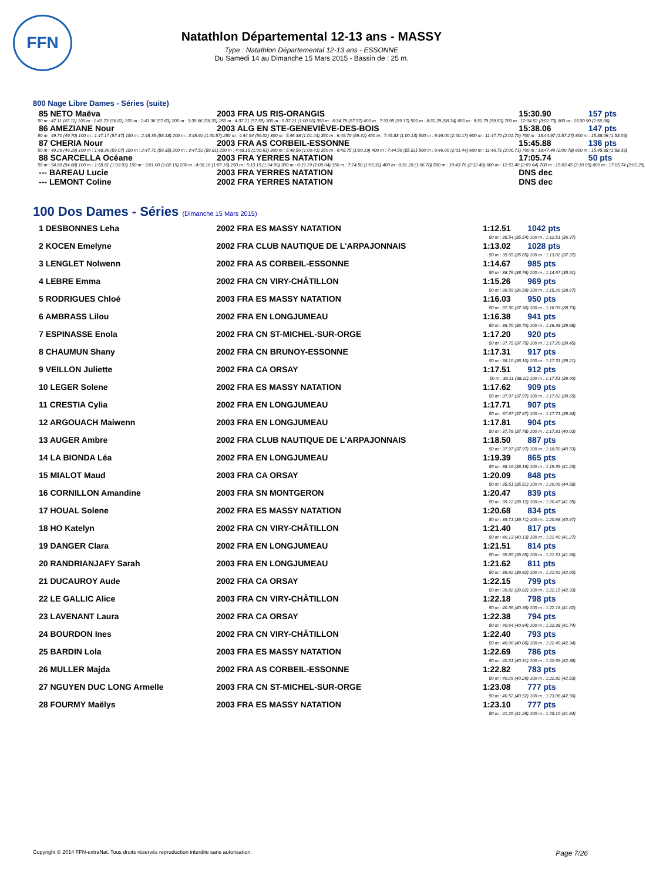FFN
Natathlon Départemental 12-13 ans - MASSY
Type : Natathlon Départemental 12-13 ans - ESSONNE
Du Samedi 14 au Dimanche 15 Mars 2015 - Bassin de : 25 m.
800 Nage Libre Dames - Séries (suite)
| 85 NETO Maëva | 2003 FRA US RIS-ORANGIS | 15:30.90 | 157 pts |
| 50 m : 47.11 (47.11) 100 m : 1:43.73 (56.62) 150 m : 2:41.36 (57.63) 200 m : 3:39.66 (58.30) 250 m : 4:37.21 (57.55) 300 m : 5:37.21 (1:00.00) 350 m : 6:34.78 (57.57) 400 m : 7:33.95 (59.17) 500 m : 8:32.29 (58.34) 600 m : 9:31.79 (59.50) 700 m : 12:34.52 (3:02.73) 800 m : 15:30.90 (2:56.38) | | | |
| 86 AMEZIANE Nour | 2003 ALG EN STE-GENEVIÈVE-DES-BOIS | 15:38.06 | 147 pts |
| 50 m : 49.70 (49.70) 100 m : 1:47.17 (57.47) 150 m : 2:45.35 (58.18) 200 m : 3:45.92 (1:00.57) 250 m : 4:44.94 (59.02) 300 m : 5:46.38 (1:01.44) 350 m : 6:45.70 (59.32) 400 m : 7:45.83 (1:00.13) 500 m : 9:46.00 (2:00.17) 600 m : 11:47.70 (2:01.70) 700 m : 13:44.97 (1:57.27) 800 m : 15:38.06 (1:53.09) | | | |
| 87 CHERIA Nour | 2003 FRA AS CORBEIL-ESSONNE | 15:45.88 | 136 pts |
| 50 m : 49.29 (49.29) 100 m : 1:48.36 (59.07) 150 m : 2:47.71 (59.35) 200 m : 3:47.52 (59.81) 250 m : 4:48.15 (1:00.63) 300 m : 5:48.56 (1:00.41) 350 m : 6:48.75 (1:00.19) 400 m : 7:44.56 (55.81) 500 m : 9:46.00 (2:01.44) 600 m : 11:46.71 (2:00.71) 700 m : 13:47.49 (2:00.78) 800 m : 15:45.88 (1:58.39) | | | |
| 88 SCARCELLA Océane | 2003 FRA YERRES NATATION | 17:05.74 | 50 pts |
| 50 m : 54.88 (54.88) 100 m : 1:58.81 (1:03.93) 150 m : 3:01.00 (1:02.19) 200 m : 4:08.16 (1:07.16) 250 m : 5:13.15 (1:04.99) 300 m : 6:19.19 (1:06.04) 350 m : 7:24.50 (1:05.31) 400 m : 8:31.28 (1:06.78) 500 m : 10:43.76 (2:12.48) 600 m : 12:53.40 (2:09.64) 700 m : 15:03.45 (2:10.05) 800 m : 17:05.74 (2:02.29) | | | |
| --- BAREAU Lucie | 2003 FRA YERRES NATATION | DNS dec | |
| --- LEMONT Coline | 2002 FRA YERRES NATATION | DNS dec | |
100 Dos Dames - Séries (Dimanche 15 Mars 2015)
| 1 DESBONNES Leha | 2002 FRA ES MASSY NATATION | 1:12.51 | 1042 pts |
| 50 m : 35.54 (35.54) 100 m : 1:12.51 (36.97) | | | |
| 2 KOCEN Emelyne | 2002 FRA CLUB NAUTIQUE DE L'ARPAJONNAIS | 1:13.02 | 1028 pts |
| 50 m : 35.65 (35.65) 100 m : 1:13.02 (37.37) | | | |
| 3 LENGLET Nolwenn | 2002 FRA AS CORBEIL-ESSONNE | 1:14.67 | 985 pts |
| 50 m : 38.76 (38.76) 100 m : 1:14.67 (35.91) | | | |
| 4 LEBRE Emma | 2002 FRA CN VIRY-CHÂTILLON | 1:15.26 | 969 pts |
| 50 m : 36.59 (36.59) 100 m : 1:15.26 (38.67) | | | |
| 5 RODRIGUES Chloé | 2003 FRA ES MASSY NATATION | 1:16.03 | 950 pts |
| 50 m : 37.30 (37.30) 100 m : 1:16.03 (38.73) | | | |
| 6 AMBRASS Lilou | 2002 FRA EN LONGJUMEAU | 1:16.38 | 941 pts |
| 50 m : 36.70 (36.70) 100 m : 1:16.38 (39.68) | | | |
| 7 ESPINASSE Enola | 2002 FRA CN ST-MICHEL-SUR-ORGE | 1:17.20 | 920 pts |
| 50 m : 37.75 (37.75) 100 m : 1:17.20 (39.45) | | | |
| 8 CHAUMUN Shany | 2002 FRA CN BRUNOY-ESSONNE | 1:17.31 | 917 pts |
| 50 m : 38.10 (38.10) 100 m : 1:17.31 (39.21) | | | |
| 9 VEILLON Juliette | 2002 FRA CA ORSAY | 1:17.51 | 912 pts |
| 50 m : 38.11 (38.11) 100 m : 1:17.51 (39.40) | | | |
| 10 LEGER Solene | 2002 FRA ES MASSY NATATION | 1:17.62 | 909 pts |
| 50 m : 37.97 (37.97) 100 m : 1:17.62 (39.65) | | | |
| 11 CRESTIA Cylia | 2002 FRA EN LONGJUMEAU | 1:17.71 | 907 pts |
| 50 m : 37.87 (37.87) 100 m : 1:17.71 (39.84) | | | |
| 12 ARGOUACH Maiwenn | 2003 FRA EN LONGJUMEAU | 1:17.81 | 904 pts |
| 50 m : 37.78 (37.78) 100 m : 1:17.81 (40.03) | | | |
| 13 AUGER Ambre | 2002 FRA CLUB NAUTIQUE DE L'ARPAJONNAIS | 1:18.50 | 887 pts |
| 50 m : 37.97 (37.97) 100 m : 1:18.50 (40.53) | | | |
| 14 LA BIONDA Léa | 2002 FRA EN LONGJUMEAU | 1:19.39 | 865 pts |
| 50 m : 38.16 (38.16) 100 m : 1:19.39 (41.23) | | | |
| 15 MIALOT Maud | 2003 FRA CA ORSAY | 1:20.09 | 848 pts |
| 50 m : 35.51 (35.51) 100 m : 1:20.09 (44.58) | | | |
| 16 CORNILLON Amandine | 2003 FRA SN MONTGERON | 1:20.47 | 839 pts |
| 50 m : 39.12 (39.12) 100 m : 1:20.47 (41.35) | | | |
| 17 HOUAL Solene | 2002 FRA ES MASSY NATATION | 1:20.68 | 834 pts |
| 50 m : 39.71 (39.71) 100 m : 1:20.68 (40.97) | | | |
| 18 HO Katelyn | 2002 FRA CN VIRY-CHÂTILLON | 1:21.40 | 817 pts |
| 50 m : 40.13 (40.13) 100 m : 1:21.40 (41.27) | | | |
| 19 DANGER Clara | 2002 FRA EN LONGJUMEAU | 1:21.51 | 814 pts |
| 50 m : 39.85 (39.85) 100 m : 1:21.51 (41.66) | | | |
| 20 RANDRIANJAFY Sarah | 2003 FRA EN LONGJUMEAU | 1:21.62 | 811 pts |
| 50 m : 39.62 (39.62) 100 m : 1:21.62 (42.00) | | | |
| 21 DUCAUROY Aude | 2002 FRA CA ORSAY | 1:22.15 | 799 pts |
| 50 m : 39.82 (39.82) 100 m : 1:22.15 (42.33) | | | |
| 22 LE GALLIC Alice | 2003 FRA CN VIRY-CHÂTILLON | 1:22.18 | 798 pts |
| 50 m : 40.36 (40.36) 100 m : 1:22.18 (41.82) | | | |
| 23 LAVENANT Laura | 2002 FRA CA ORSAY | 1:22.38 | 794 pts |
| 50 m : 40.64 (40.64) 100 m : 1:22.38 (41.74) | | | |
| 24 BOURDON Ines | 2002 FRA CN VIRY-CHÂTILLON | 1:22.40 | 793 pts |
| 50 m : 40.06 (40.06) 100 m : 1:22.40 (42.34) | | | |
| 25 BARDIN Lola | 2003 FRA ES MASSY NATATION | 1:22.69 | 786 pts |
| 50 m : 40.31 (40.31) 100 m : 1:22.69 (42.38) | | | |
| 26 MULLER Majda | 2002 FRA AS CORBEIL-ESSONNE | 1:22.82 | 783 pts |
| 50 m : 40.29 (40.29) 100 m : 1:22.82 (42.53) | | | |
| 27 NGUYEN DUC LONG Armelle | 2003 FRA CN ST-MICHEL-SUR-ORGE | 1:23.08 | 777 pts |
| 50 m : 40.52 (40.52) 100 m : 1:23.08 (42.56) | | | |
| 28 FOURMY Maëlys | 2003 FRA ES MASSY NATATION | 1:23.10 | 777 pts |
| 50 m : 41.26 (41.26) 100 m : 1:23.10 (41.84) | | | |
Copyright © 2014 FFN-extraNat. Tous droits réservés reproduction interdite sans autorisation. Page 7/26